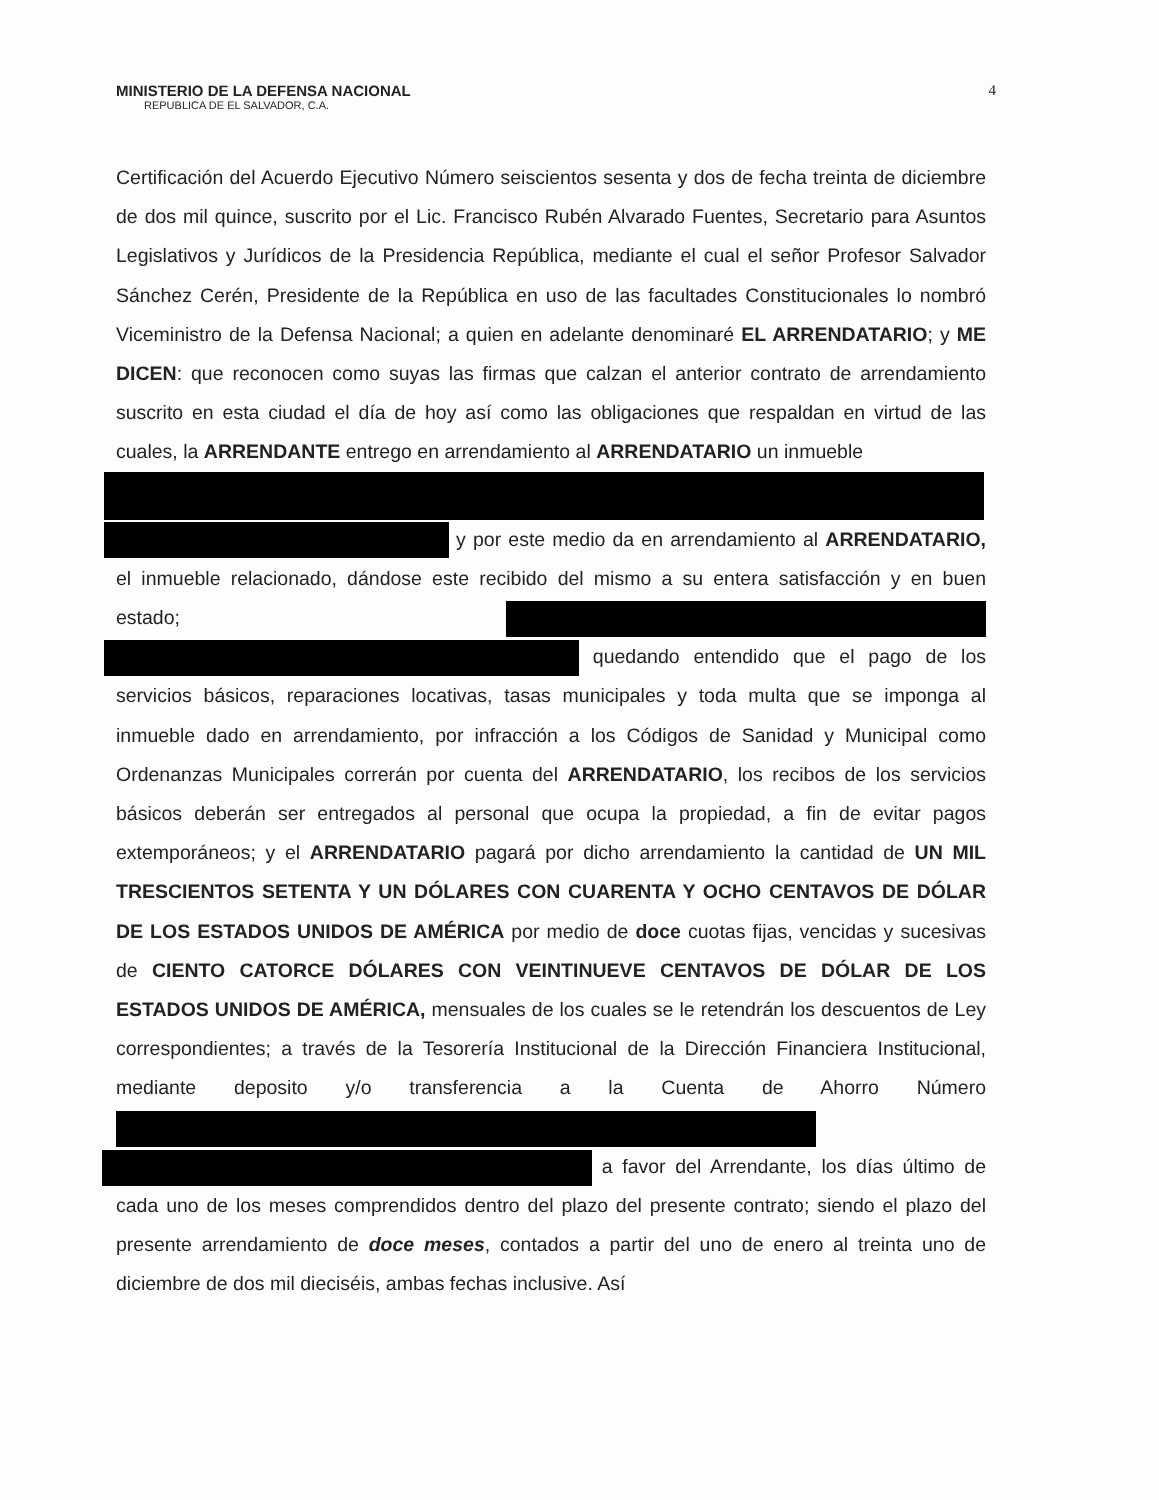MINISTERIO DE LA DEFENSA NACIONAL
REPUBLICA DE EL SALVADOR, C.A.
4
Certificación del Acuerdo Ejecutivo Número seiscientos sesenta y dos de fecha treinta de diciembre de dos mil quince, suscrito por el Lic. Francisco Rubén Alvarado Fuentes, Secretario para Asuntos Legislativos y Jurídicos de la Presidencia República, mediante el cual el señor Profesor Salvador Sánchez Cerén, Presidente de la República en uso de las facultades Constitucionales lo nombró Viceministro de la Defensa Nacional; a quien en adelante denominaré EL ARRENDATARIO; y ME DICEN: que reconocen como suyas las firmas que calzan el anterior contrato de arrendamiento suscrito en esta ciudad el día de hoy así como las obligaciones que respaldan en virtud de las cuales, la ARRENDANTE entrego en arrendamiento al ARRENDATARIO un inmueble
y por este medio da en arrendamiento al ARRENDATARIO, el inmueble relacionado, dándose este recibido del mismo a su entera satisfacción y en buen estado; quedando entendido que el pago de los servicios básicos, reparaciones locativas, tasas municipales y toda multa que se imponga al inmueble dado en arrendamiento, por infracción a los Códigos de Sanidad y Municipal como Ordenanzas Municipales correrán por cuenta del ARRENDATARIO, los recibos de los servicios básicos deberán ser entregados al personal que ocupa la propiedad, a fin de evitar pagos extemporáneos; y el ARRENDATARIO pagará por dicho arrendamiento la cantidad de UN MIL TRESCIENTOS SETENTA Y UN DÓLARES CON CUARENTA Y OCHO CENTAVOS DE DÓLAR DE LOS ESTADOS UNIDOS DE AMÉRICA por medio de doce cuotas fijas, vencidas y sucesivas de CIENTO CATORCE DÓLARES CON VEINTINUEVE CENTAVOS DE DÓLAR DE LOS ESTADOS UNIDOS DE AMÉRICA, mensuales de los cuales se le retendrán los descuentos de Ley correspondientes; a través de la Tesorería Institucional de la Dirección Financiera Institucional, mediante deposito y/o transferencia a la Cuenta de Ahorro Número a favor del Arrendante, los días último de cada uno de los meses comprendidos dentro del plazo del presente contrato; siendo el plazo del presente arrendamiento de doce meses, contados a partir del uno de enero al treinta uno de diciembre de dos mil dieciséis, ambas fechas inclusive. Así